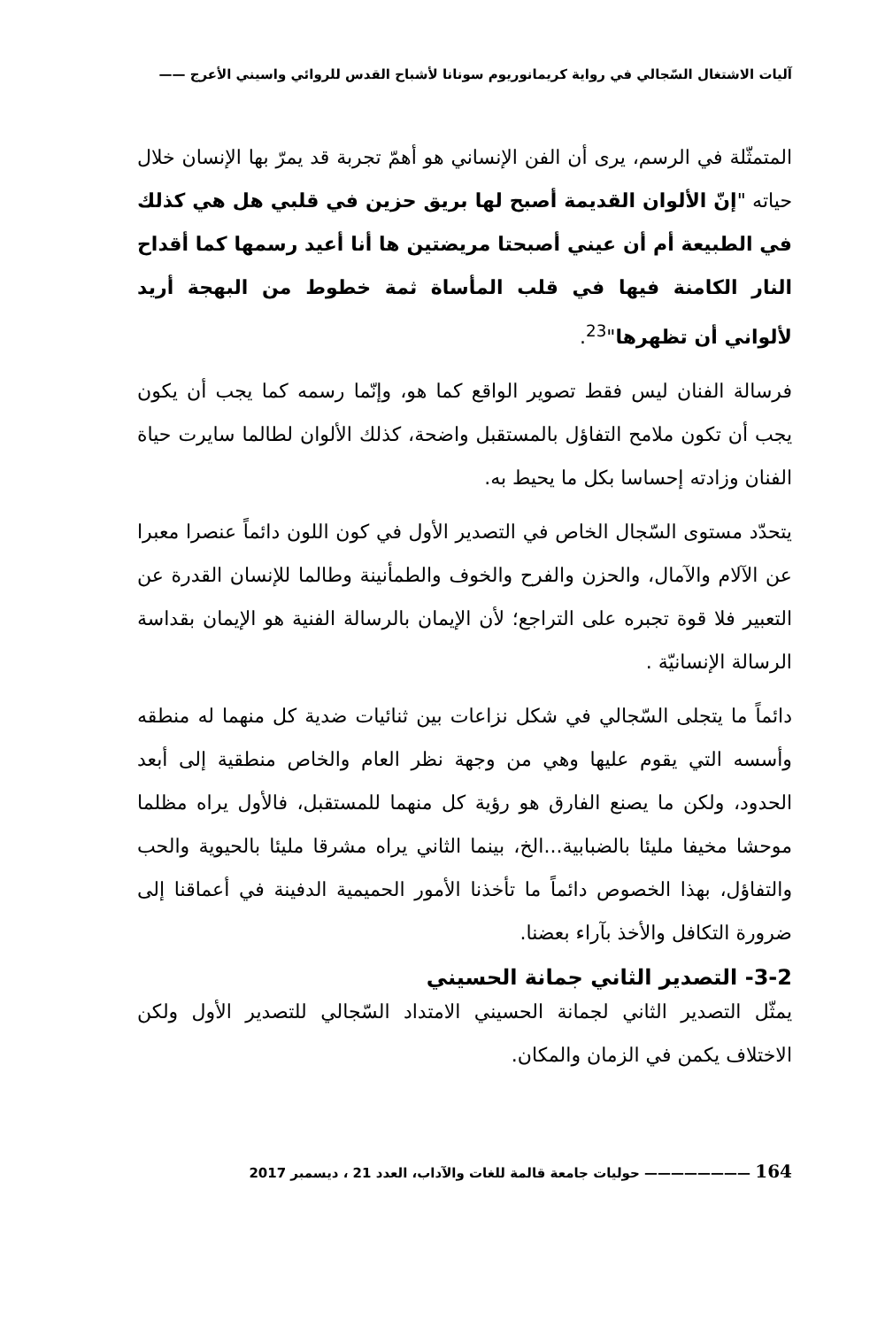آليات الاشتغال السّجالي في رواية كريمانوريوم سونانا لأشباح القدس للروائي واسيني الأعرج ——
المتمثّلة في الرسم، يرى أن الفن الإنساني هو أهمّ تجربة قد يمرّ بها الإنسان خلال حياته "إنّ الألوان القديمة أصبح لها بريق حزين في قلبي هل هي كذلك في الطبيعة أم أن عيني أصبحتا مريضتين ها أنا أعيد رسمها كما أقداح النار الكامنة فيها في قلب المأساة ثمة خطوط من البهجة أريد لألواني أن تظهرها"<sup>23</sup>.
فرسالة الفنان ليس فقط تصوير الواقع كما هو، وإنّما رسمه كما يجب أن يكون يجب أن تكون ملامح التفاؤل بالمستقبل واضحة، كذلك الألوان لطالما سايرت حياة الفنان وزادته إحساسا بكل ما يحيط به.
يتحدّد مستوى السّجال الخاص في التصدير الأول في كون اللون دائماً عنصرا معبرا عن الآلام والآمال، والحزن والفرح والخوف والطمأنينة وطالما للإنسان القدرة عن التعبير فلا قوة تجبره على التراجع؛ لأن الإيمان بالرسالة الفنية هو الإيمان بقداسة الرسالة الإنسانيّة .
دائماً ما يتجلى السّجالي في شكل نزاعات بين ثنائيات ضدية كل منهما له منطقه وأسسه التي يقوم عليها وهي من وجهة نظر العام والخاص منطقية إلى أبعد الحدود، ولكن ما يصنع الفارق هو رؤية كل منهما للمستقبل، فالأول يراه مظلما موحشا مخيفا مليئا بالضبابية...الخ، بينما الثاني يراه مشرقا مليئا بالحيوية والحب والتفاؤل، بهذا الخصوص دائماً ما تأخذنا الأمور الحميمية الدفينة في أعماقنا إلى ضرورة التكافل والأخذ بآراء بعضنا.
3-2- التصدير الثاني جمانة الحسيني
يمثّل التصدير الثاني لجمانة الحسيني الامتداد السّجالي للتصدير الأول ولكن الاختلاف يكمن في الزمان والمكان.
164 ———————— حوليات جامعة قالمة للغات والآداب، العدد 21 ، ديسمبر 2017